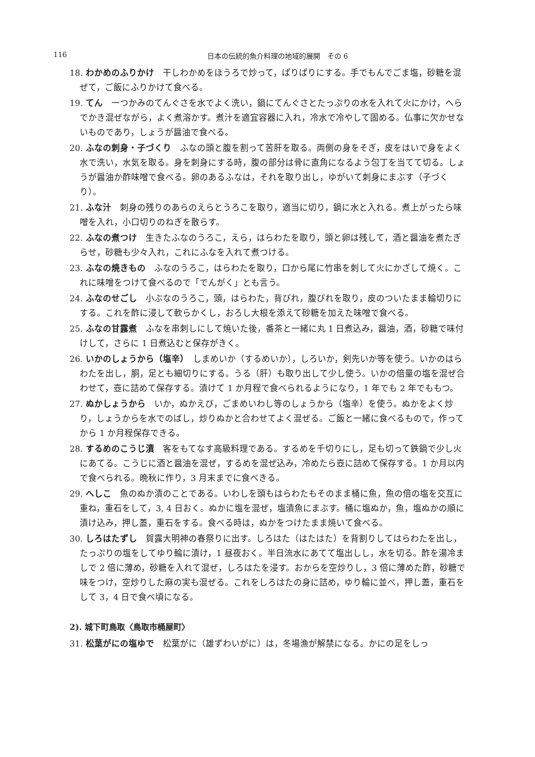116
日本の伝統的魚介料理の地域的展開　その 6
18. わかめのふりかけ　干しわかめをほうろで炒って，ぱりぱりにする。手でもんでごま塩，砂糖を混ぜて，ご飯にふりかけて食べる。
19. てん　一つかみのてんぐさを水でよく洗い，鍋にてんぐさとたっぷりの水を入れて火にかけ，へらでかき混ぜながら，よく煮溶かす。煮汁を適宜容器に入れ，冷水で冷やして固める。仏事に欠かせないものであり，しょうが醤油で食べる。
20. ふなの刺身・子づくり　ふなの頭と腹を割って苦肝を取る。両側の身をそぎ，皮をはいで身をよく水で洗い，水気を取る。身を刺身にする時，腹の部分は骨に直角になるよう包丁を当てて切る。しょうが醤油か酢味噌で食べる。卵のあるふなは，それを取り出し，ゆがいて刺身にまぶす（子づくり）。
21. ふな汁　刺身の残りのあらのえらとうろこを取り，適当に切り，鍋に水と入れる。煮上がったら味噌を入れ，小口切りのねぎを散らす。
22. ふなの煮つけ　生きたふなのうろこ，えら，はらわたを取り，頭と卵は残して，酒と醤油を煮たぎらせ，砂糖も少々入れ，これにふなを入れて煮つける。
23. ふなの焼きもの　ふなのうろこ，はらわたを取り，口から尾に竹串を刺して火にかざして焼く。これに味噌をつけて食べるので「でんがく」とも言う。
24. ふなのせごし　小ぶなのうろこ，頭，はらわた，背びれ，腹びれを取り，皮のついたまま輪切りにする。これを酢に浸して軟らかくし，おろし大根を添えて砂糖を加えた味噌で食べる。
25. ふなの甘露煮　ふなを串刺しにして焼いた後，番茶と一緒に丸 1 日煮込み，醤油，酒，砂糖で味付けして，さらに 1 日煮込むと保存がきく。
26. いかのしょうから（塩辛）　しまめいか（するめいか），しろいか，剣先いか等を使う。いかのはらわたを出し，胴，足とも細切りにする。うる（肝）も取り出して少し使う。いかの倍量の塩を混ぜ合わせて，壺に詰めて保存する。漬けて 1 か月程で食べられるようになり，1 年でも 2 年でももつ。
27. ぬかしょうから　いか，ぬかえび，ごまめいわし等のしょうから（塩辛）を使う。ぬかをよく炒り，しょうからを水でのばし，炒りぬかと合わせてよく混ぜる。ご飯と一緒に食べるもので，作ってから 1 か月程保存できる。
28. するめのこうじ漬　客をもてなす高級料理である。するめを千切りにし，足も切って鉄鍋で少し火にあてる。こうじに酒と醤油を混ぜ，するめを混ぜ込み，冷めたら壺に詰めて保存する。1 か月以内で食べられる。晩秋に作り，3 月末までに食べきる。
29. へしこ　魚のぬか漬のことである。いわしを頭もはらわたもそのまま桶に魚，魚の倍の塩を交互に重ね，重石をして，3, 4 日おく。ぬかに塩を混ぜ，塩漬魚にまぶす。桶に塩ぬか，魚，塩ぬかの順に漬け込み，押し蓋，重石をする。食べる時は，ぬかをつけたまま焼いて食べる。
30. しろはたずし　賀露大明神の春祭りに出す。しろはた（はたはた）を背割りしてはらわたを出し，たっぷりの塩をしてゆり輪に漬け，1 昼夜おく。半日流水にあてて塩出しし，水を切る。酢を湯冷ましで 2 倍に薄め，砂糖を入れて混ぜ，しろはたを浸す。おからを空炒りし，3 倍に薄めた酢，砂糖で味をつけ，空炒りした麻の実も混ぜる。これをしろはたの身に詰め，ゆり輪に並べ，押し蓋，重石をして 3，4 日で食べ頃になる。
2). 城下町鳥取〈鳥取市桶屋町〉
31. 松葉がにの塩ゆで　松葉がに（雄ずわいがに）は，冬場漁が解禁になる。かにの足をしっ